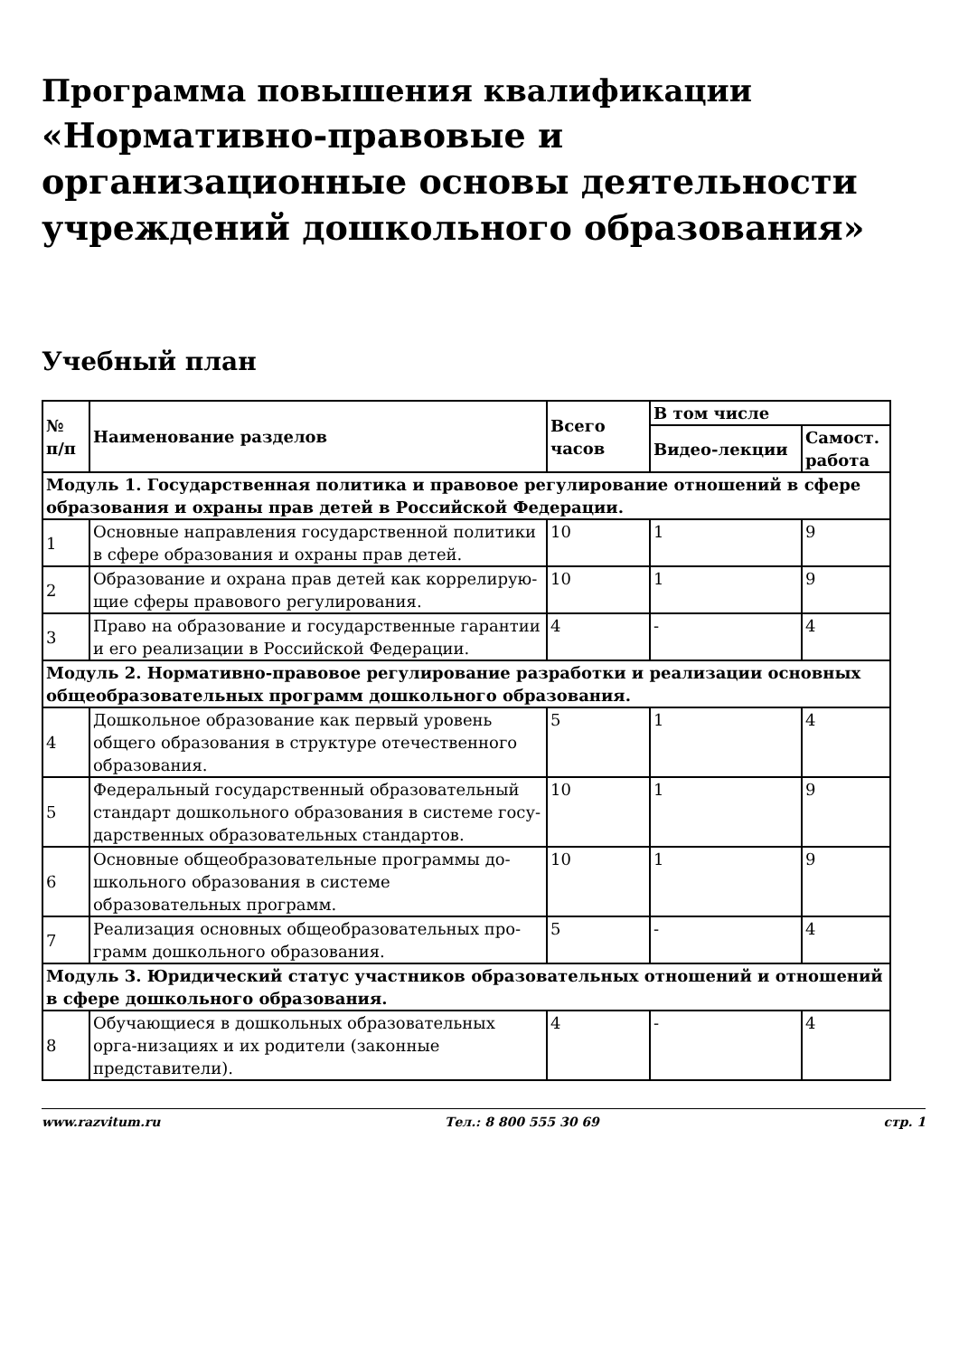Программа повышения квалификации
«Нормативно-правовые и организационные основы деятельности учреждений дошкольного образования»
Учебный план
| № п/п | Наименование разделов | Всего часов | В том числе | |
| --- | --- | --- | --- | --- |
| | | | Видео-лекции | Самост. работа |
| Модуль 1. Государственная политика и правовое регулирование отношений в сфере образования и охраны прав детей в Российской Федерации. | | | | |
| 1 | Основные направления государственной политики в сфере образования и охраны прав детей. | 10 | 1 | 9 |
| 2 | Образование и охрана прав детей как коррелирую-щие сферы правового регулирования. | 10 | 1 | 9 |
| 3 | Право на образование и государственные гарантии и его реализации в Российской Федерации. | 4 | - | 4 |
| Модуль 2. Нормативно-правовое регулирование разработки и реализации основных общеобразовательных программ дошкольного образования. | | | | |
| 4 | Дошкольное образование как первый уровень общего образования в структуре отечественного образования. | 5 | 1 | 4 |
| 5 | Федеральный государственный образовательный стандарт дошкольного образования в системе госу-дарственных образовательных стандартов. | 10 | 1 | 9 |
| 6 | Основные общеобразовательные программы до-школьного образования в системе образовательных программ. | 10 | 1 | 9 |
| 7 | Реализация основных общеобразовательных про-грамм дошкольного образования. | 5 | - | 4 |
| Модуль 3. Юридический статус участников образовательных отношений и отношений в сфере дошкольного образования. | | | | |
| 8 | Обучающиеся в дошкольных образовательных орга-низациях и их родители (законные представители). | 4 | - | 4 |
www.razvitum.ru Тел.: 8 800 555 30 69 стр. 1